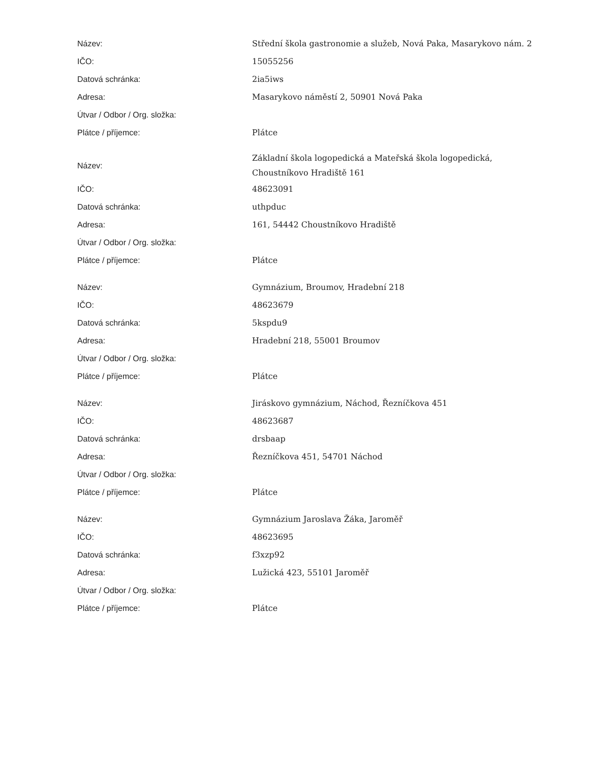| Název: | Střední škola gastronomie a služeb, Nová Paka, Masarykovo nám. 2 |
| IČO: | 15055256 |
| Datová schránka: | 2ia5iws |
| Adresa: | Masarykovo náměstí 2, 50901 Nová Paka |
| Útvar / Odbor / Org. složka: | |
| Plátce / příjemce: | Plátce |
| Název: | Základní škola logopedická a Mateřská škola logopedická, Choustníkovo Hradiště 161 |
| IČO: | 48623091 |
| Datová schránka: | uthpduc |
| Adresa: | 161, 54442 Choustníkovo Hradiště |
| Útvar / Odbor / Org. složka: | |
| Plátce / příjemce: | Plátce |
| Název: | Gymnázium, Broumov, Hradební 218 |
| IČO: | 48623679 |
| Datová schránka: | 5kspdu9 |
| Adresa: | Hradební 218, 55001 Broumov |
| Útvar / Odbor / Org. složka: | |
| Plátce / příjemce: | Plátce |
| Název: | Jiráskovo gymnázium, Náchod, Řezníčkova 451 |
| IČO: | 48623687 |
| Datová schránka: | drsbaap |
| Adresa: | Řezníčkova 451, 54701 Náchod |
| Útvar / Odbor / Org. složka: | |
| Plátce / příjemce: | Plátce |
| Název: | Gymnázium Jaroslava Žáka, Jaroměř |
| IČO: | 48623695 |
| Datová schránka: | f3xzp92 |
| Adresa: | Lužická 423, 55101 Jaroměř |
| Útvar / Odbor / Org. složka: | |
| Plátce / příjemce: | Plátce |